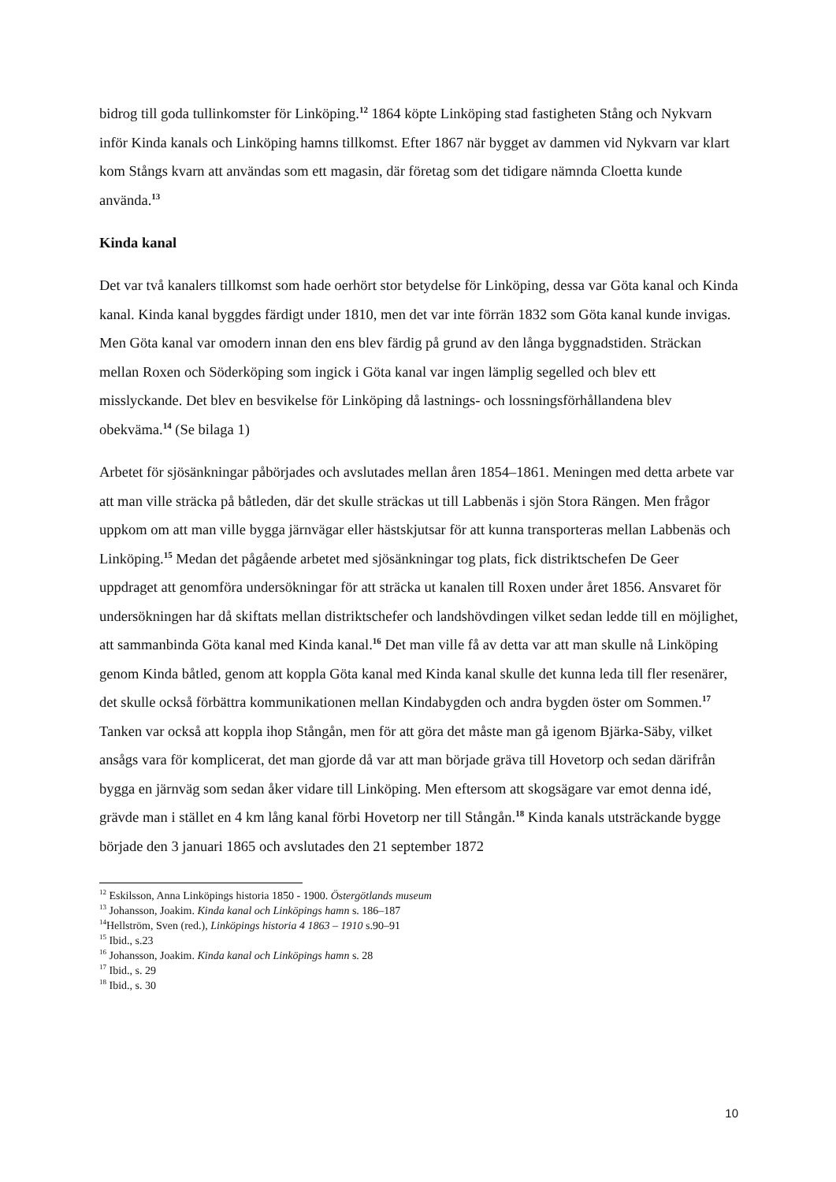bidrog till goda tullinkomster för Linköping.<sup>12</sup> 1864 köpte Linköping stad fastigheten Stång och Nykvarn inför Kinda kanals och Linköping hamns tillkomst. Efter 1867 när bygget av dammen vid Nykvarn var klart kom Stångs kvarn att användas som ett magasin, där företag som det tidigare nämnda Cloetta kunde använda.<sup>13</sup>
Kinda kanal
Det var två kanalers tillkomst som hade oerhört stor betydelse för Linköping, dessa var Göta kanal och Kinda kanal. Kinda kanal byggdes färdigt under 1810, men det var inte förrän 1832 som Göta kanal kunde invigas. Men Göta kanal var omodern innan den ens blev färdig på grund av den långa byggnadstiden. Sträckan mellan Roxen och Söderköping som ingick i Göta kanal var ingen lämplig segelled och blev ett misslyckande. Det blev en besvikelse för Linköping då lastnings- och lossningsförhållandena blev obekväma.<sup>14</sup> (Se bilaga 1)
Arbetet för sjösänkningar påbörjades och avslutades mellan åren 1854–1861. Meningen med detta arbete var att man ville sträcka på båtleden, där det skulle sträckas ut till Labbenäs i sjön Stora Rängen. Men frågor uppkom om att man ville bygga järnvägar eller hästskjutsar för att kunna transporteras mellan Labbenäs och Linköping.<sup>15</sup> Medan det pågående arbetet med sjösänkningar tog plats, fick distriktschefen De Geer uppdraget att genomföra undersökningar för att sträcka ut kanalen till Roxen under året 1856. Ansvaret för undersökningen har då skiftats mellan distriktschefer och landshövdingen vilket sedan ledde till en möjlighet, att sammanbinda Göta kanal med Kinda kanal.<sup>16</sup> Det man ville få av detta var att man skulle nå Linköping genom Kinda båtled, genom att koppla Göta kanal med Kinda kanal skulle det kunna leda till fler resenärer, det skulle också förbättra kommunikationen mellan Kindabygden och andra bygden öster om Sommen.<sup>17</sup> Tanken var också att koppla ihop Stångån, men för att göra det måste man gå igenom Bjärka-Säby, vilket ansågs vara för komplicerat, det man gjorde då var att man började gräva till Hovetorp och sedan därifrån bygga en järnväg som sedan åker vidare till Linköping. Men eftersom att skogsägare var emot denna idé, grävde man i stället en 4 km lång kanal förbi Hovetorp ner till Stångån.<sup>18</sup> Kinda kanals utsträckande bygge började den 3 januari 1865 och avslutades den 21 september 1872
<sup>12</sup> Eskilsson, Anna Linköpings historia 1850 - 1900. Östergötlands museum
<sup>13</sup> Johansson, Joakim. Kinda kanal och Linköpings hamn s. 186–187
<sup>14</sup> Hellström, Sven (red.), Linköpings historia 4 1863 – 1910 s.90–91
<sup>15</sup> Ibid., s.23
<sup>16</sup> Johansson, Joakim. Kinda kanal och Linköpings hamn s. 28
<sup>17</sup> Ibid., s. 29
<sup>18</sup> Ibid., s. 30
10